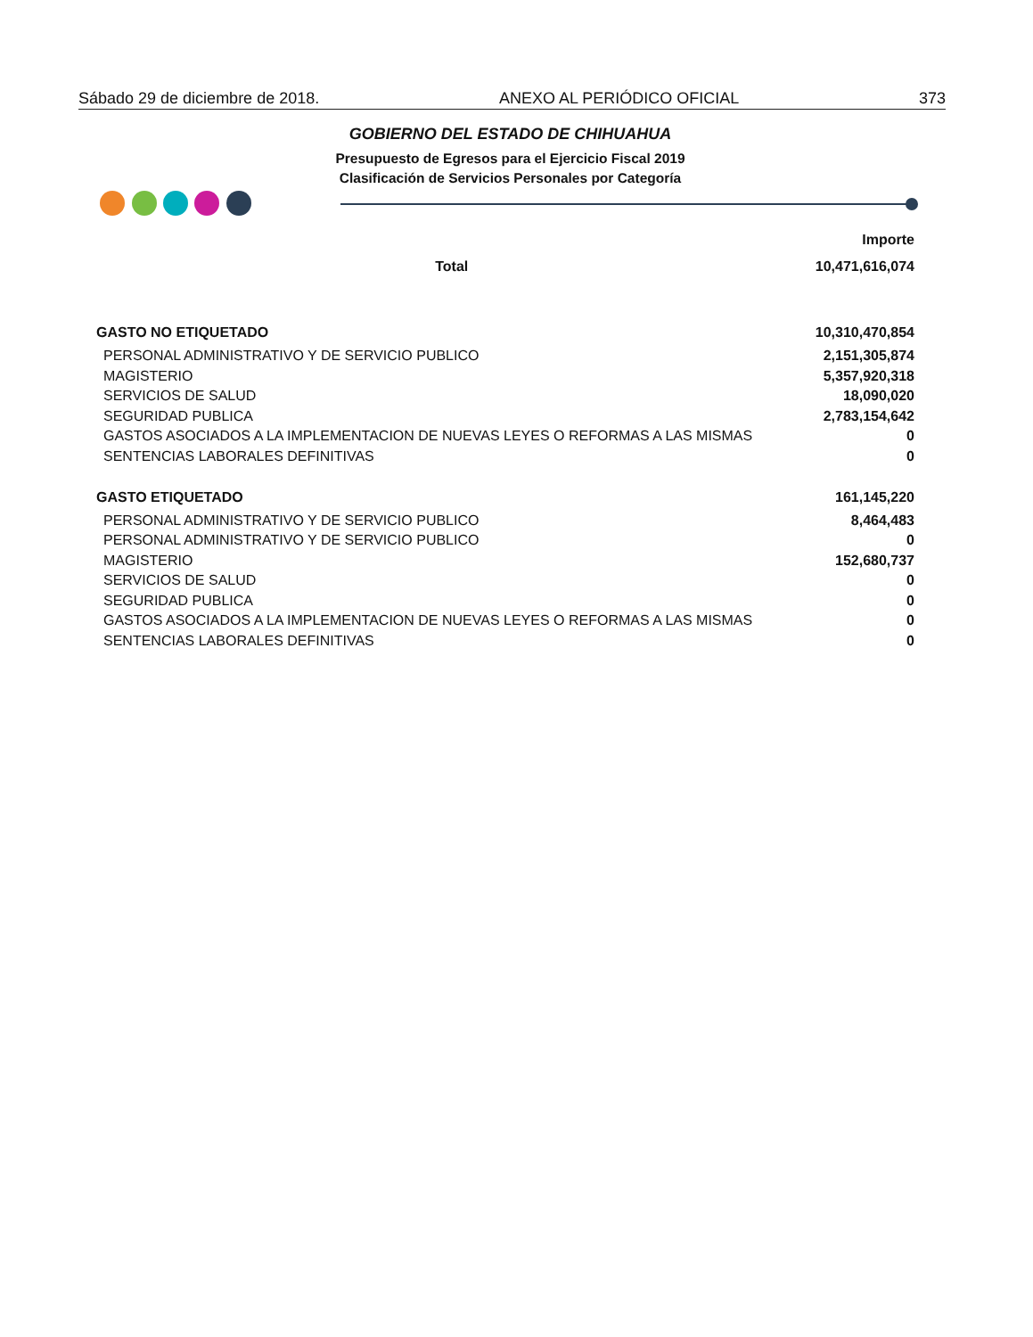Sábado 29 de diciembre de 2018. ANEXO AL PERIÓDICO OFICIAL 373
GOBIERNO DEL ESTADO DE CHIHUAHUA
Presupuesto de Egresos para el Ejercicio Fiscal 2019
Clasificación de Servicios Personales por Categoría
| | Importe |
| --- | --- |
| Total | 10,471,616,074 |
| GASTO NO ETIQUETADO | 10,310,470,854 |
| PERSONAL ADMINISTRATIVO Y DE SERVICIO PUBLICO | 2,151,305,874 |
| MAGISTERIO | 5,357,920,318 |
| SERVICIOS DE SALUD | 18,090,020 |
| SEGURIDAD PUBLICA | 2,783,154,642 |
| GASTOS ASOCIADOS A LA IMPLEMENTACION DE NUEVAS LEYES O REFORMAS A LAS MISMAS | 0 |
| SENTENCIAS LABORALES DEFINITIVAS | 0 |
| GASTO ETIQUETADO | 161,145,220 |
| PERSONAL ADMINISTRATIVO Y DE SERVICIO PUBLICO | 8,464,483 |
| PERSONAL ADMINISTRATIVO Y DE SERVICIO PUBLICO | 0 |
| MAGISTERIO | 152,680,737 |
| SERVICIOS DE SALUD | 0 |
| SEGURIDAD PUBLICA | 0 |
| GASTOS ASOCIADOS A LA IMPLEMENTACION DE NUEVAS LEYES O REFORMAS A LAS MISMAS | 0 |
| SENTENCIAS LABORALES DEFINITIVAS | 0 |